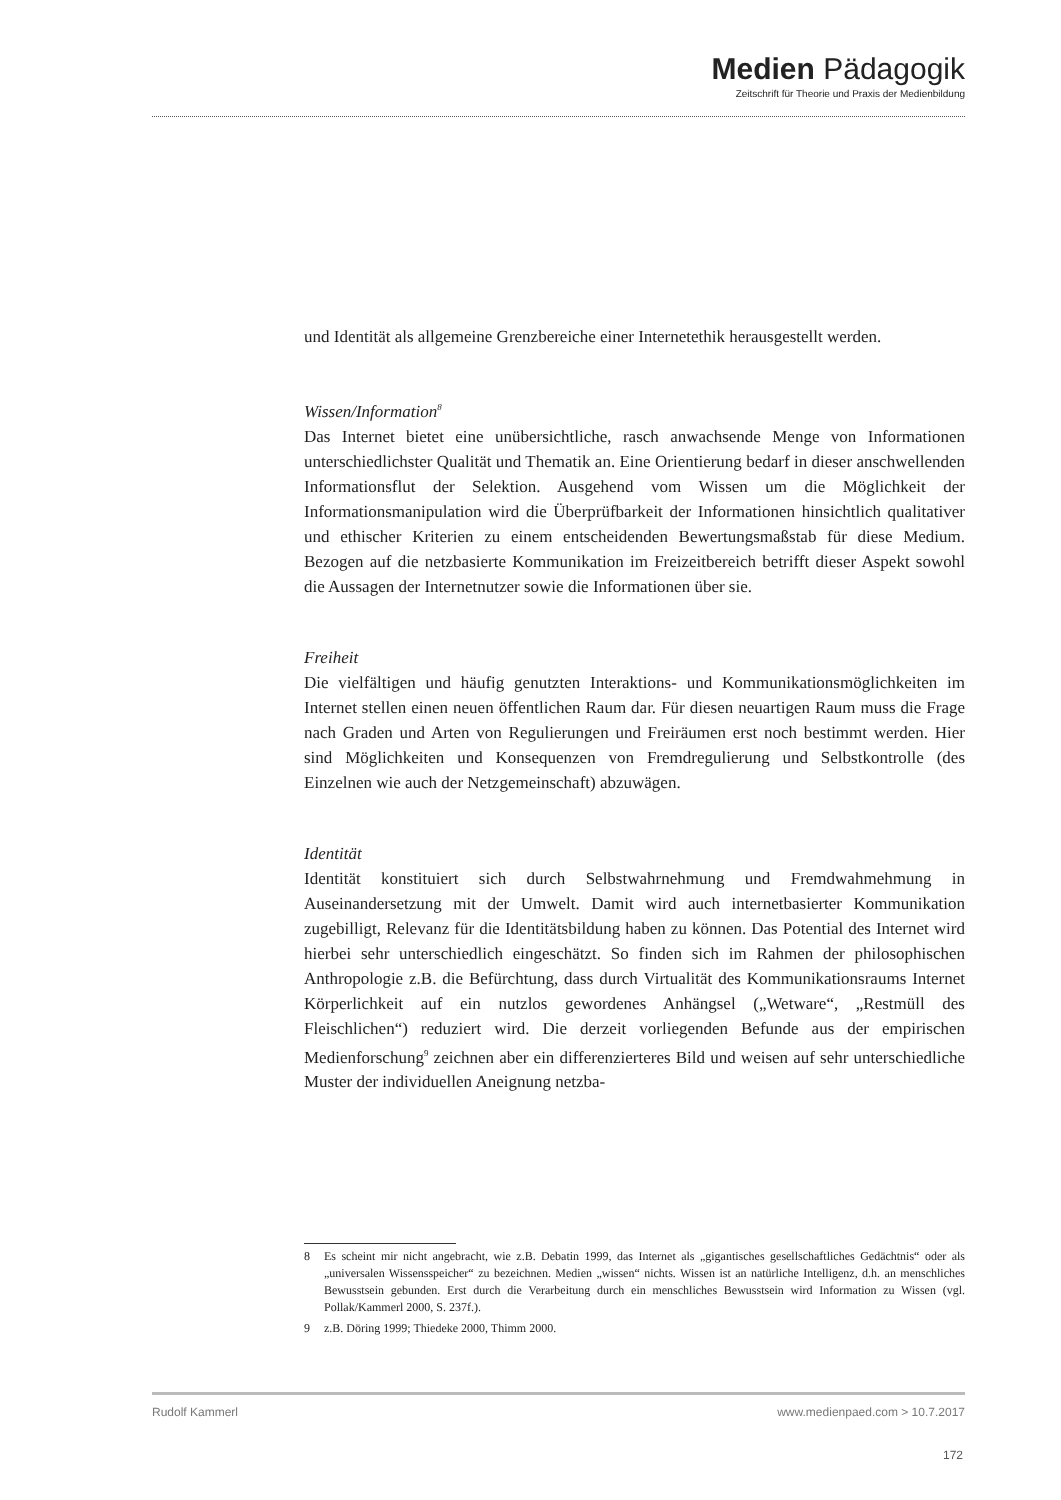Medien Pädagogik
Zeitschrift für Theorie und Praxis der Medienbildung
und Identität als allgemeine Grenzbereiche einer Internetethik herausgestellt werden.
Wissen/Information<sup>8</sup>
Das Internet bietet eine unübersichtliche, rasch anwachsende Menge von Informationen unterschiedlichster Qualität und Thematik an. Eine Orientierung bedarf in dieser anschwellenden Informationsflut der Selektion. Ausgehend vom Wissen um die Möglichkeit der Informationsmanipulation wird die Überprüfbarkeit der Informationen hinsichtlich qualitativer und ethischer Kriterien zu einem entscheidenden Bewertungsmaßstab für diese Medium. Bezogen auf die netzbasierte Kommunikation im Freizeitbereich betrifft dieser Aspekt sowohl die Aussagen der Internetnutzer sowie die Informationen über sie.
Freiheit
Die vielfältigen und häufig genutzten Interaktions- und Kommunikationsmöglichkeiten im Internet stellen einen neuen öffentlichen Raum dar. Für diesen neuartigen Raum muss die Frage nach Graden und Arten von Regulierungen und Freiräumen erst noch bestimmt werden. Hier sind Möglichkeiten und Konsequenzen von Fremdregulierung und Selbstkontrolle (des Einzelnen wie auch der Netzgemeinschaft) abzuwägen.
Identität
Identität konstituiert sich durch Selbstwahrnehmung und Fremdwahmehmung in Auseinandersetzung mit der Umwelt. Damit wird auch internetbasierter Kommunikation zugebilligt, Relevanz für die Identitätsbildung haben zu können. Das Potential des Internet wird hierbei sehr unterschiedlich eingeschätzt. So finden sich im Rahmen der philosophischen Anthropologie z.B. die Befürchtung, dass durch Virtualität des Kommunikationsraums Internet Körperlichkeit auf ein nutzlos gewordenes Anhängsel („Wetware“, „Restmüll des Fleischlichen“) reduziert wird. Die derzeit vorliegenden Befunde aus der empirischen Medienforschung<sup>9</sup> zeichnen aber ein differenzierteres Bild und weisen auf sehr unterschiedliche Muster der individuellen Aneignung netzba-
8 Es scheint mir nicht angebracht, wie z.B. Debatin 1999, das Internet als „gigantisches gesellschaftliches Gedächtnis“ oder als „universalen Wissensspeicher“ zu bezeichnen. Medien „wissen“ nichts. Wissen ist an natürliche Intelligenz, d.h. an menschliches Bewusstsein gebunden. Erst durch die Verarbeitung durch ein menschliches Bewusstsein wird Information zu Wissen (vgl. Pollak/Kammerl 2000, S. 237f.).
9 z.B. Döring 1999; Thiedeke 2000, Thimm 2000.
Rudolf Kammerl www.medienpaed.com > 10.7.2017
172